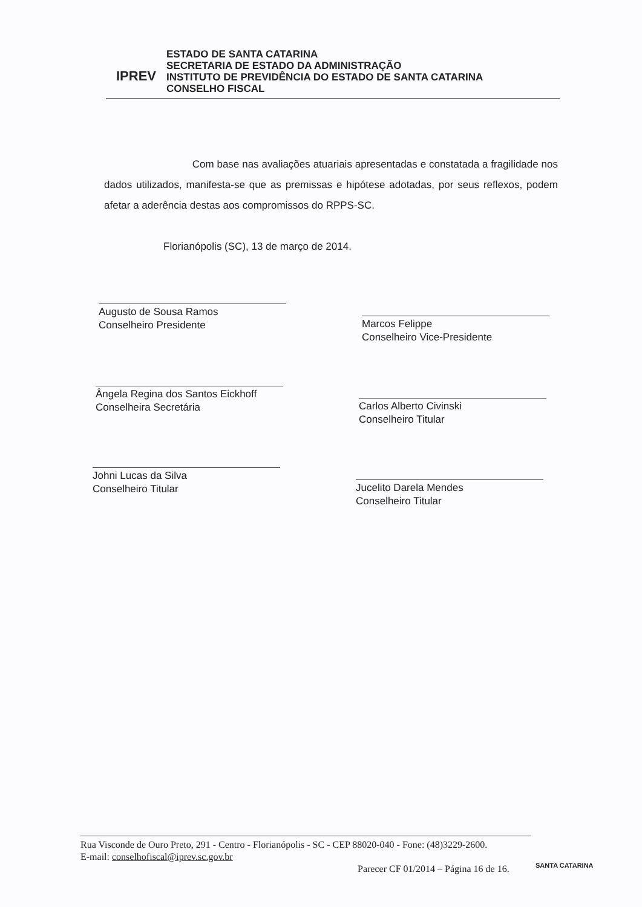IPREV
ESTADO DE SANTA CATARINA
SECRETARIA DE ESTADO DA ADMINISTRAÇÃO
INSTITUTO DE PREVIDÊNCIA DO ESTADO DE SANTA CATARINA
CONSELHO FISCAL
Com base nas avaliações atuariais apresentadas e constatada a fragilidade nos dados utilizados, manifesta-se que as premissas e hipótese adotadas, por seus reflexos, podem afetar a aderência destas aos compromissos do RPPS-SC.
Florianópolis (SC), 13 de março de 2014.
Augusto de Sousa Ramos
Conselheiro Presidente
Marcos Felippe
Conselheiro Vice-Presidente
Ângela Regina dos Santos Eickhoff
Conselheira Secretária
Carlos Alberto Civinski
Conselheiro Titular
Johni Lucas da Silva
Conselheiro Titular
Jucelito Darela Mendes
Conselheiro Titular
Rua Visconde de Ouro Preto, 291 - Centro - Florianópolis - SC - CEP 88020-040 - Fone: (48)3229-2600.
E-mail: conselhofiscal@iprev.sc.gov.br
Parecer CF 01/2014 – Página 16 de 16.
SANTA CATARINA